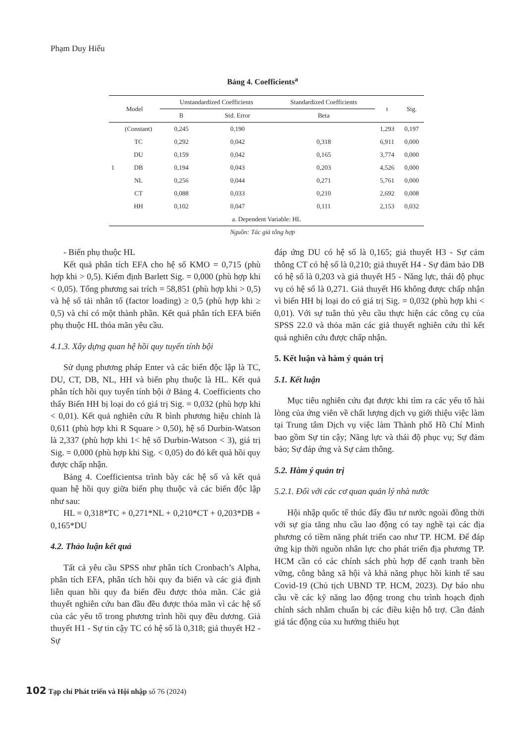Phạm Duy Hiếu
Bảng 4. Coefficients<sup>a</sup>
| Model | | Unstandardized Coefficients | | Standardized Coefficients | t | Sig. |
| --- | --- | --- | --- | --- | --- | --- |
| | | B | Std. Error | Beta | | |
| 1 | (Constant) | 0,245 | 0,190 | | 1,293 | 0,197 |
| | TC | 0,292 | 0,042 | 0,318 | 6,911 | 0,000 |
| | DU | 0,159 | 0,042 | 0,165 | 3,774 | 0,000 |
| | DB | 0,194 | 0,043 | 0,203 | 4,526 | 0,000 |
| | NL | 0,256 | 0,044 | 0,271 | 5,761 | 0,000 |
| | CT | 0,088 | 0,033 | 0,210 | 2,692 | 0,008 |
| | HH | 0,102 | 0,047 | 0,111 | 2,153 | 0,032 |
| a. Dependent Variable: HL | | | | | | |
Nguồn: Tác giả tổng hợp
- Biến phụ thuộc HL
Kết quả phân tích EFA cho hệ số KMO = 0,715 (phù hợp khi > 0,5). Kiểm định Barlett Sig. = 0,000 (phù hợp khi < 0,05). Tổng phương sai trích = 58,851 (phù hợp khi > 0,5) và hệ số tải nhân tố (factor loading) ≥ 0,5 (phù hợp khi ≥ 0,5) và chỉ có một thành phần. Kết quả phân tích EFA biến phụ thuộc HL thỏa mãn yêu cầu.
4.1.3. Xây dựng quan hệ hồi quy tuyến tính bội
Sử dụng phương pháp Enter và các biến độc lập là TC, DU, CT, DB, NL, HH và biến phụ thuộc là HL. Kết quả phân tích hồi quy tuyến tính bội ở Bảng 4. Coefficients cho thấy Biến HH bị loại do có giá trị Sig. = 0,032 (phù hợp khi < 0,01). Kết quả nghiên cứu R bình phương hiệu chỉnh là 0,611 (phù hợp khi R Square > 0,50), hệ số Durbin-Watson là 2,337 (phù hợp khi 1< hệ số Durbin-Watson < 3), giá trị Sig. = 0,000 (phù hợp khi Sig. < 0,05) do đó kết quả hồi quy được chấp nhận.
Bảng 4. Coefficientsa trình bày các hệ số và kết quả quan hệ hồi quy giữa biến phụ thuộc và các biến độc lập như sau:
HL = 0,318*TC + 0,271*NL + 0,210*CT + 0,203*DB + 0,165*DU
4.2. Thảo luận kết quả
Tất cả yêu cầu SPSS như phân tích Cronbach’s Alpha, phân tích EFA, phân tích hồi quy đa biến và các giả định liên quan hồi quy đa biến đều được thỏa mãn. Các giả thuyết nghiên cứu ban đầu đều được thỏa mãn vì các hệ số của các yếu tố trong phương trình hồi quy đều dương. Giả thuyết H1 - Sự tin cậy TC có hệ số là 0,318; giả thuyết H2 - Sự
đáp ứng DU có hệ số là 0,165; giả thuyết H3 - Sự cảm thông CT có hệ số là 0,210; giả thuyết H4 - Sự đảm bảo DB có hệ số là 0,203 và giả thuyết H5 - Năng lực, thái độ phục vụ có hệ số là 0,271. Giả thuyết H6 không được chấp nhận vì biến HH bị loại do có giá trị Sig. = 0,032 (phù hợp khi < 0,01). Với sự tuân thủ yêu cầu thực hiện các công cụ của SPSS 22.0 và thỏa mãn các giả thuyết nghiên cứu thì kết quả nghiên cứu được chấp nhận.
5. Kết luận và hàm ý quản trị
5.1. Kết luận
Mục tiêu nghiên cứu đạt được khi tìm ra các yếu tố hài lòng của ứng viên về chất lượng dịch vụ giới thiệu việc làm tại Trung tâm Dịch vụ việc làm Thành phố Hồ Chí Minh bao gồm Sự tin cậy; Năng lực và thái độ phục vụ; Sự đảm bảo; Sự đáp ứng và Sự cảm thông.
5.2. Hàm ý quản trị
5.2.1. Đối với các cơ quan quản lý nhà nước
Hội nhập quốc tế thúc đẩy đầu tư nước ngoài đồng thời với sự gia tăng nhu cầu lao động có tay nghề tại các địa phương có tiềm năng phát triển cao như TP. HCM. Để đáp ứng kịp thời nguồn nhân lực cho phát triển địa phương TP. HCM cần có các chính sách phù hợp để cạnh tranh bền vững, công bằng xã hội và khả năng phục hồi kinh tế sau Covid-19 (Chủ tịch UBND TP. HCM, 2023). Dự báo nhu cầu về các kỹ năng lao động trong chu trình hoạch định chính sách nhằm chuẩn bị các điều kiện hỗ trợ. Cần đánh giá tác động của xu hướng thiếu hụt
102 Tạp chí Phát triển và Hội nhập số 76 (2024)